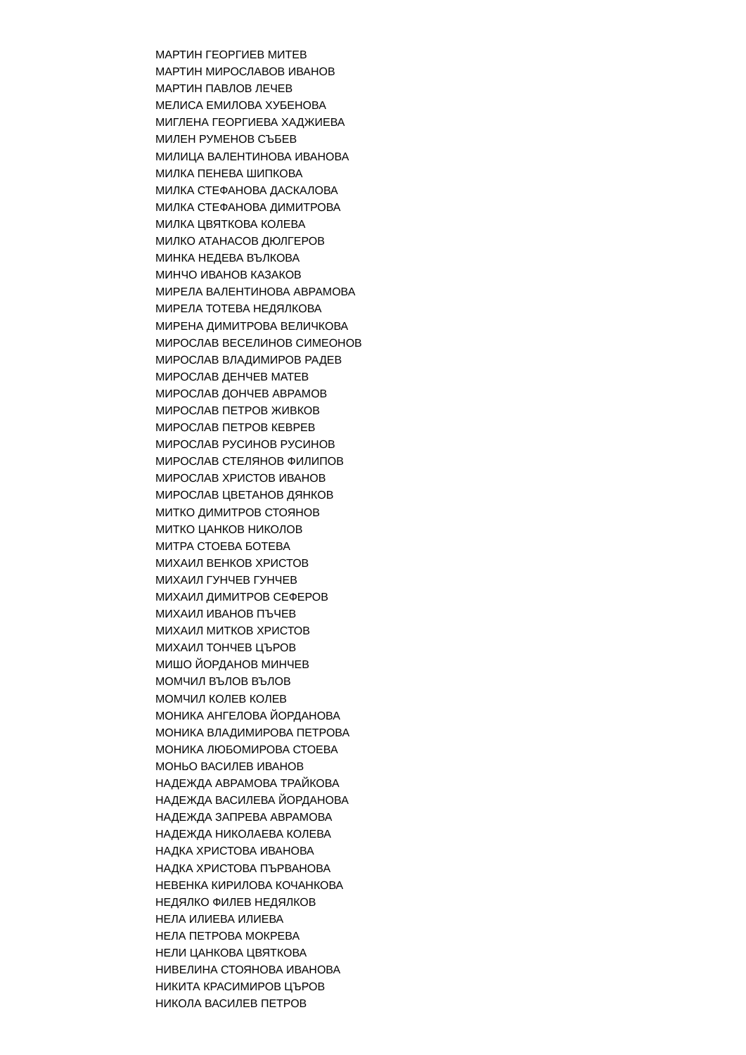МАРТИН ГЕОРГИЕВ МИТЕВ
МАРТИН МИРОСЛАВОВ ИВАНОВ
МАРТИН ПАВЛОВ ЛЕЧЕВ
МЕЛИСА ЕМИЛОВА ХУБЕНОВА
МИГЛЕНА ГЕОРГИЕВА ХАДЖИЕВА
МИЛЕН РУМЕНОВ СЪБЕВ
МИЛИЦА ВАЛЕНТИНОВА ИВАНОВА
МИЛКА ПЕНЕВА ШИПКОВА
МИЛКА СТЕФАНОВА ДАСКАЛОВА
МИЛКА СТЕФАНОВА ДИМИТРОВА
МИЛКА ЦВЯТКОВА КОЛЕВА
МИЛКО АТАНАСОВ ДЮЛГЕРОВ
МИНКА НЕДЕВА ВЪЛКОВА
МИНЧО ИВАНОВ КАЗАКОВ
МИРЕЛА ВАЛЕНТИНОВА АВРАМОВА
МИРЕЛА ТОТЕВА НЕДЯЛКОВА
МИРЕНА ДИМИТРОВА ВЕЛИЧКОВА
МИРОСЛАВ ВЕСЕЛИНОВ СИМЕОНОВ
МИРОСЛАВ ВЛАДИМИРОВ РАДЕВ
МИРОСЛАВ ДЕНЧЕВ МАТЕВ
МИРОСЛАВ ДОНЧЕВ АВРАМОВ
МИРОСЛАВ ПЕТРОВ ЖИВКОВ
МИРОСЛАВ ПЕТРОВ КЕВРЕВ
МИРОСЛАВ РУСИНОВ РУСИНОВ
МИРОСЛАВ СТЕЛЯНОВ ФИЛИПОВ
МИРОСЛАВ ХРИСТОВ ИВАНОВ
МИРОСЛАВ ЦВЕТАНОВ ДЯНКОВ
МИТКО ДИМИТРОВ СТОЯНОВ
МИТКО ЦАНКОВ НИКОЛОВ
МИТРА СТОЕВА БОТЕВА
МИХАИЛ ВЕНКОВ ХРИСТОВ
МИХАИЛ ГУНЧЕВ ГУНЧЕВ
МИХАИЛ ДИМИТРОВ СЕФЕРОВ
МИХАИЛ ИВАНОВ ПЪЧЕВ
МИХАИЛ МИТКОВ ХРИСТОВ
МИХАИЛ ТОНЧЕВ ЦЪРОВ
МИШО ЙОРДАНОВ МИНЧЕВ
МОМЧИЛ ВЪЛОВ ВЪЛОВ
МОМЧИЛ КОЛЕВ КОЛЕВ
МОНИКА АНГЕЛОВА ЙОРДАНОВА
МОНИКА ВЛАДИМИРОВА ПЕТРОВА
МОНИКА ЛЮБОМИРОВА СТОЕВА
МОНЬО ВАСИЛЕВ ИВАНОВ
НАДЕЖДА АВРАМОВА ТРАЙКОВА
НАДЕЖДА ВАСИЛЕВА ЙОРДАНОВА
НАДЕЖДА ЗАПРЕВА АВРАМОВА
НАДЕЖДА НИКОЛАЕВА КОЛЕВА
НАДКА ХРИСТОВА ИВАНОВА
НАДКА ХРИСТОВА ПЪРВАНОВА
НЕВЕНКА КИРИЛОВА КОЧАНКОВА
НЕДЯЛКО ФИЛЕВ НЕДЯЛКОВ
НЕЛА ИЛИЕВА ИЛИЕВА
НЕЛА ПЕТРОВА МОКРЕВА
НЕЛИ ЦАНКОВА ЦВЯТКОВА
НИВЕЛИНА СТОЯНОВА ИВАНОВА
НИКИТА КРАСИМИРОВ ЦЪРОВ
НИКОЛА ВАСИЛЕВ ПЕТРОВ